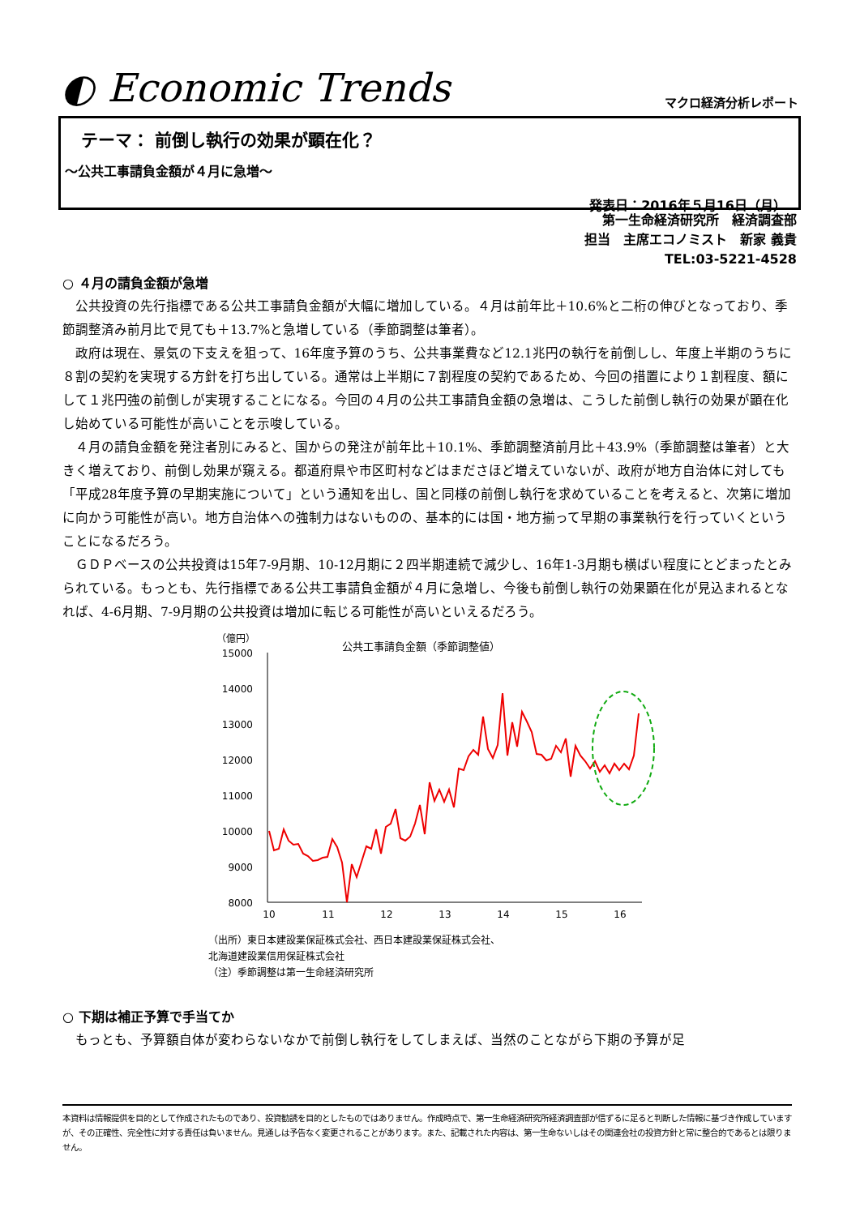◐ Economic Trends
マクロ経済分析レポート
テーマ： 前倒し執行の効果が顕在化？
～公共工事請負金額が４月に急増～
発表日：2016年５月16日（月）
第一生命経済研究所　経済調査部
担当　主席エコノミスト　新家 義貴
TEL:03-5221-4528
○ ４月の請負金額が急増
公共投資の先行指標である公共工事請負金額が大幅に増加している。４月は前年比＋10.6%と二桁の伸びとなっており、季節調整済み前月比で見ても＋13.7%と急増している（季節調整は筆者）。
政府は現在、景気の下支えを狙って、16年度予算のうち、公共事業費など12.1兆円の執行を前倒しし、年度上半期のうちに８割の契約を実現する方針を打ち出している。通常は上半期に７割程度の契約であるため、今回の措置により１割程度、額にして１兆円強の前倒しが実現することになる。今回の４月の公共工事請負金額の急増は、こうした前倒し執行の効果が顕在化し始めている可能性が高いことを示唆している。
４月の請負金額を発注者別にみると、国からの発注が前年比＋10.1%、季節調整済前月比＋43.9%（季節調整は筆者）と大きく増えており、前倒し効果が窺える。都道府県や市区町村などはまださほど増えていないが、政府が地方自治体に対しても「平成28年度予算の早期実施について」という通知を出し、国と同様の前倒し執行を求めていることを考えると、次第に増加に向かう可能性が高い。地方自治体への強制力はないものの、基本的には国・地方揃って早期の事業執行を行っていくということになるだろう。
ＧＤＰベースの公共投資は15年7-9月期、10-12月期に２四半期連続で減少し、16年1-3月期も横ばい程度にとどまったとみられている。もっとも、先行指標である公共工事請負金額が４月に急増し、今後も前倒し執行の効果顕在化が見込まれるとなれば、4-6月期、7-9月期の公共投資は増加に転じる可能性が高いといえるだろう。
（億円）
公共工事請負金額（季節調整値）
15000
14000
13000
12000
11000
10000
9000
8000
10
11
12
13
14
15
16
（出所）東日本建設業保証株式会社、西日本建設業保証株式会社、
北海道建設業信用保証株式会社
（注）季節調整は第一生命経済研究所
○ 下期は補正予算で手当てか
もっとも、予算額自体が変わらないなかで前倒し執行をしてしまえば、当然のことながら下期の予算が足
本資料は情報提供を目的として作成されたものであり、投資勧誘を目的としたものではありません。作成時点で、第一生命経済研究所経済調査部が信ずるに足ると判断した情報に基づき作成していますが、その正確性、完全性に対する責任は負いません。見通しは予告なく変更されることがあります。また、記載された内容は、第一生命ないしはその関連会社の投資方針と常に整合的であるとは限りません。